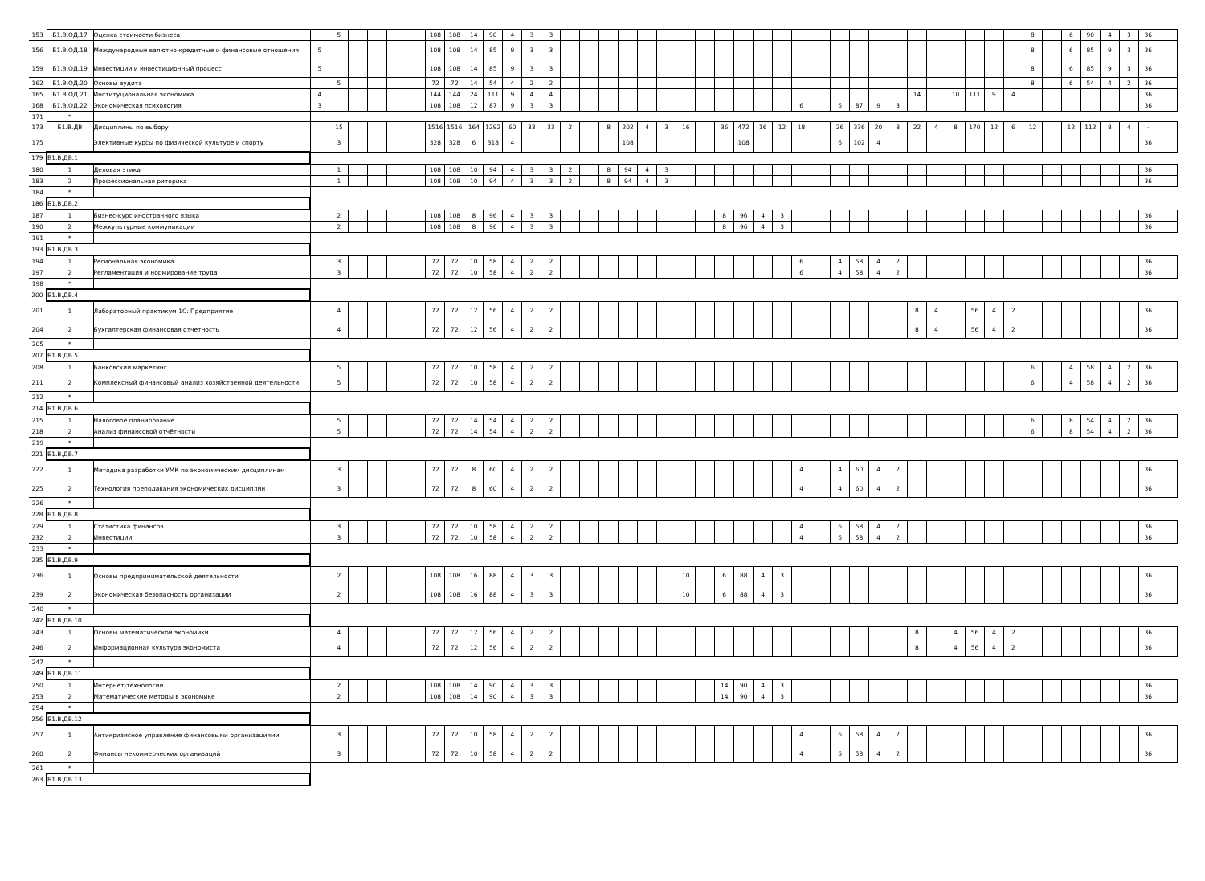| 153 | Б1.В.ОД.17 | Оценка стоимости бизнеса | | 5 | | | | | 108 | 108 | 14 | 90 | 4 | 3 | 3 | | | | | | | | | | | | | | | | | | | | | | | | | 8 | | 6 | 90 | 4 | 3 | 36 | |
| 156 | Б1.В.ОД.18 | Международные валютно-кредитные и финансовые отношения | 5 | | | | | | 108 | 108 | 14 | 85 | 9 | 3 | 3 | | | | | | | | | | | | | | | | | | | | | | | | | 8 | | 6 | 85 | 9 | 3 | 36 | |
| 159 | Б1.В.ОД.19 | Инвестиции и инвестиционный процесс | 5 | | | | | | 108 | 108 | 14 | 85 | 9 | 3 | 3 | | | | | | | | | | | | | | | | | | | | | | | | | 8 | | 6 | 85 | 9 | 3 | 36 | |
| 162 | Б1.В.ОД.20 | Основы аудита | | 5 | | | | | 72 | 72 | 14 | 54 | 4 | 2 | 2 | | | | | | | | | | | | | | | | | | | | | | | | | 8 | | 6 | 54 | 4 | 2 | 36 | |
| 165 | Б1.В.ОД.21 | Институциональная экономика | 4 | | | | | | 144 | 144 | 24 | 111 | 9 | 4 | 4 | | | | | | | | | | | | | | | | | | | 14 | | 10 | 111 | 9 | 4 | | | | | | | 36 | |
| 168 | Б1.В.ОД.22 | Экономическая психология | 3 | | | | | | 108 | 108 | 12 | 87 | 9 | 3 | 3 | | | | | | | | | | | | | 6 | | 6 | 87 | 9 | 3 | | | | | | | | | | | | | 36 | |
| 171 | * | | | | | | | | | | | | | | | | | | | | | | | | | | | | | | | | | | | | | | | | | | | | | | |
| 173 | Б1.В.ДВ | Дисциплины по выбору | | 15 | | | | | 1516 | 1516 | 164 | 1292 | 60 | 33 | 33 | 2 | | 8 | 202 | 4 | 3 | 16 | | 36 | 472 | 16 | 12 | 18 | | 26 | 336 | 20 | 8 | 22 | 4 | 8 | 170 | 12 | 6 | 12 | | 12 | 112 | 8 | 4 | - | |
| 175 | | Элективные курсы по физической культуре и спорту | | 3 | | | | | 328 | 328 | 6 | 318 | 4 | | | | | | 108 | | | | | | 108 | | | | | 6 | 102 | 4 | | | | | | | | | | | | | | 36 | |
| 179 | Б1.В.ДВ.1 | | | | | | | | | | | | | | | | | | | | | | | | | | | | | | | | | | | | | | | | | | | | | | |
| 180 | 1 | Деловая этика | | 1 | | | | | 108 | 108 | 10 | 94 | 4 | 3 | 3 | 2 | | 8 | 94 | 4 | 3 | | | | | | | | | | | | | | | | | | | | | | | | | 36 | |
| 183 | 2 | Профессиональная риторика | | 1 | | | | | 108 | 108 | 10 | 94 | 4 | 3 | 3 | 2 | | 8 | 94 | 4 | 3 | | | | | | | | | | | | | | | | | | | | | | | | | 36 | |
| 184 | * | | | | | | | | | | | | | | | | | | | | | | | | | | | | | | | | | | | | | | | | | | | | | | |
| 186 | Б1.В.ДВ.2 | | | | | | | | | | | | | | | | | | | | | | | | | | | | | | | | | | | | | | | | | | | | | | |
| 187 | 1 | Бизнес-курс иностранного языка | | 2 | | | | | 108 | 108 | 8 | 96 | 4 | 3 | 3 | | | | | | | | | 8 | 96 | 4 | 3 | | | | | | | | | | | | | | | | | | | 36 | |
| 190 | 2 | Межкультурные коммуникации | | 2 | | | | | 108 | 108 | 8 | 96 | 4 | 3 | 3 | | | | | | | | | 8 | 96 | 4 | 3 | | | | | | | | | | | | | | | | | | | 36 | |
| 191 | * | | | | | | | | | | | | | | | | | | | | | | | | | | | | | | | | | | | | | | | | | | | | | | |
| 193 | Б1.В.ДВ.3 | | | | | | | | | | | | | | | | | | | | | | | | | | | | | | | | | | | | | | | | | | | | | | |
| 194 | 1 | Региональная экономика | | 3 | | | | | 72 | 72 | 10 | 58 | 4 | 2 | 2 | | | | | | | | | | | | | 6 | | 4 | 58 | 4 | 2 | | | | | | | | | | | | | 36 | |
| 197 | 2 | Регламентация и нормирование труда | | 3 | | | | | 72 | 72 | 10 | 58 | 4 | 2 | 2 | | | | | | | | | | | | | 6 | | 4 | 58 | 4 | 2 | | | | | | | | | | | | | 36 | |
| 198 | * | | | | | | | | | | | | | | | | | | | | | | | | | | | | | | | | | | | | | | | | | | | | | | |
| 200 | Б1.В.ДВ.4 | | | | | | | | | | | | | | | | | | | | | | | | | | | | | | | | | | | | | | | | | | | | | | |
| 201 | 1 | Лабораторный практикум 1С: Предприятие | | 4 | | | | | 72 | 72 | 12 | 56 | 4 | 2 | 2 | | | | | | | | | | | | | | | | | | | 8 | 4 | | 56 | 4 | 2 | | | | | | | 36 | |
| 204 | 2 | Бухгалтерская финансовая отчетность | | 4 | | | | | 72 | 72 | 12 | 56 | 4 | 2 | 2 | | | | | | | | | | | | | | | | | | | 8 | 4 | | 56 | 4 | 2 | | | | | | | 36 | |
| 205 | * | | | | | | | | | | | | | | | | | | | | | | | | | | | | | | | | | | | | | | | | | | | | | | |
| 207 | Б1.В.ДВ.5 | | | | | | | | | | | | | | | | | | | | | | | | | | | | | | | | | | | | | | | | | | | | | | |
| 208 | 1 | Банковский маркетинг | | 5 | | | | | 72 | 72 | 10 | 58 | 4 | 2 | 2 | | | | | | | | | | | | | | | | | | | | | | | | | 6 | | 4 | 58 | 4 | 2 | 36 | |
| 211 | 2 | Комплексный финансовый анализ хозяйственной деятельности | | 5 | | | | | 72 | 72 | 10 | 58 | 4 | 2 | 2 | | | | | | | | | | | | | | | | | | | | | | | | | 6 | | 4 | 58 | 4 | 2 | 36 | |
| 212 | * | | | | | | | | | | | | | | | | | | | | | | | | | | | | | | | | | | | | | | | | | | | | | | |
| 214 | Б1.В.ДВ.6 | | | | | | | | | | | | | | | | | | | | | | | | | | | | | | | | | | | | | | | | | | | | | | |
| 215 | 1 | Налоговое планирование | | 5 | | | | | 72 | 72 | 14 | 54 | 4 | 2 | 2 | | | | | | | | | | | | | | | | | | | | | | | | | 6 | | 8 | 54 | 4 | 2 | 36 | |
| 218 | 2 | Анализ финансовой отчётности | | 5 | | | | | 72 | 72 | 14 | 54 | 4 | 2 | 2 | | | | | | | | | | | | | | | | | | | | | | | | | 6 | | 8 | 54 | 4 | 2 | 36 | |
| 219 | * | | | | | | | | | | | | | | | | | | | | | | | | | | | | | | | | | | | | | | | | | | | | | | |
| 221 | Б1.В.ДВ.7 | | | | | | | | | | | | | | | | | | | | | | | | | | | | | | | | | | | | | | | | | | | | | | |
| 222 | 1 | Методика разработки УМК по экономическим дисциплинам | | 3 | | | | | 72 | 72 | 8 | 60 | 4 | 2 | 2 | | | | | | | | | | | | | 4 | | 4 | 60 | 4 | 2 | | | | | | | | | | | | | 36 | |
| 225 | 2 | Технология преподавания экономических дисциплин | | 3 | | | | | 72 | 72 | 8 | 60 | 4 | 2 | 2 | | | | | | | | | | | | | 4 | | 4 | 60 | 4 | 2 | | | | | | | | | | | | | 36 | |
| 226 | * | | | | | | | | | | | | | | | | | | | | | | | | | | | | | | | | | | | | | | | | | | | | | | |
| 228 | Б1.В.ДВ.8 | | | | | | | | | | | | | | | | | | | | | | | | | | | | | | | | | | | | | | | | | | | | | | |
| 229 | 1 | Статистика финансов | | 3 | | | | | 72 | 72 | 10 | 58 | 4 | 2 | 2 | | | | | | | | | | | | | 4 | | 6 | 58 | 4 | 2 | | | | | | | | | | | | | 36 | |
| 232 | 2 | Инвестиции | | 3 | | | | | 72 | 72 | 10 | 58 | 4 | 2 | 2 | | | | | | | | | | | | | 4 | | 6 | 58 | 4 | 2 | | | | | | | | | | | | | 36 | |
| 233 | * | | | | | | | | | | | | | | | | | | | | | | | | | | | | | | | | | | | | | | | | | | | | | | |
| 235 | Б1.В.ДВ.9 | | | | | | | | | | | | | | | | | | | | | | | | | | | | | | | | | | | | | | | | | | | | | | |
| 236 | 1 | Основы предпринимательской деятельности | | 2 | | | | | 108 | 108 | 16 | 88 | 4 | 3 | 3 | | | | | | | 10 | | 6 | 88 | 4 | 3 | | | | | | | | | | | | | | | | | | | 36 | |
| 239 | 2 | Экономическая безопасность организации | | 2 | | | | | 108 | 108 | 16 | 88 | 4 | 3 | 3 | | | | | | | 10 | | 6 | 88 | 4 | 3 | | | | | | | | | | | | | | | | | | | 36 | |
| 240 | * | | | | | | | | | | | | | | | | | | | | | | | | | | | | | | | | | | | | | | | | | | | | | | |
| 242 | Б1.В.ДВ.10 | | | | | | | | | | | | | | | | | | | | | | | | | | | | | | | | | | | | | | | | | | | | | | |
| 243 | 1 | Основы математической экономики | | 4 | | | | | 72 | 72 | 12 | 56 | 4 | 2 | 2 | | | | | | | | | | | | | | | | | | | 8 | | 4 | 56 | 4 | 2 | | | | | | | 36 | |
| 246 | 2 | Информационная культура экономиста | | 4 | | | | | 72 | 72 | 12 | 56 | 4 | 2 | 2 | | | | | | | | | | | | | | | | | | | 8 | | 4 | 56 | 4 | 2 | | | | | | | 36 | |
| 247 | * | | | | | | | | | | | | | | | | | | | | | | | | | | | | | | | | | | | | | | | | | | | | | | |
| 249 | Б1.В.ДВ.11 | | | | | | | | | | | | | | | | | | | | | | | | | | | | | | | | | | | | | | | | | | | | | | |
| 250 | 1 | Интернет-технологии | | 2 | | | | | 108 | 108 | 14 | 90 | 4 | 3 | 3 | | | | | | | | | 14 | 90 | 4 | 3 | | | | | | | | | | | | | | | | | | | 36 | |
| 253 | 2 | Математические методы в экономике | | 2 | | | | | 108 | 108 | 14 | 90 | 4 | 3 | 3 | | | | | | | | | 14 | 90 | 4 | 3 | | | | | | | | | | | | | | | | | | | 36 | |
| 254 | * | | | | | | | | | | | | | | | | | | | | | | | | | | | | | | | | | | | | | | | | | | | | | | |
| 256 | Б1.В.ДВ.12 | | | | | | | | | | | | | | | | | | | | | | | | | | | | | | | | | | | | | | | | | | | | | | |
| 257 | 1 | Антикризисное управление финансовыми организациями | | 3 | | | | | 72 | 72 | 10 | 58 | 4 | 2 | 2 | | | | | | | | | | | | | 4 | | 6 | 58 | 4 | 2 | | | | | | | | | | | | | 36 | |
| 260 | 2 | Финансы некоммерческих организаций | | 3 | | | | | 72 | 72 | 10 | 58 | 4 | 2 | 2 | | | | | | | | | | | | | 4 | | 6 | 58 | 4 | 2 | | | | | | | | | | | | | 36 | |
| 261 | * | | | | | | | | | | | | | | | | | | | | | | | | | | | | | | | | | | | | | | | | | | | | | | |
| 263 | Б1.В.ДВ.13 | | | | | | | | | | | | | | | | | | | | | | | | | | | | | | | | | | | | | | | | | | | | | | |